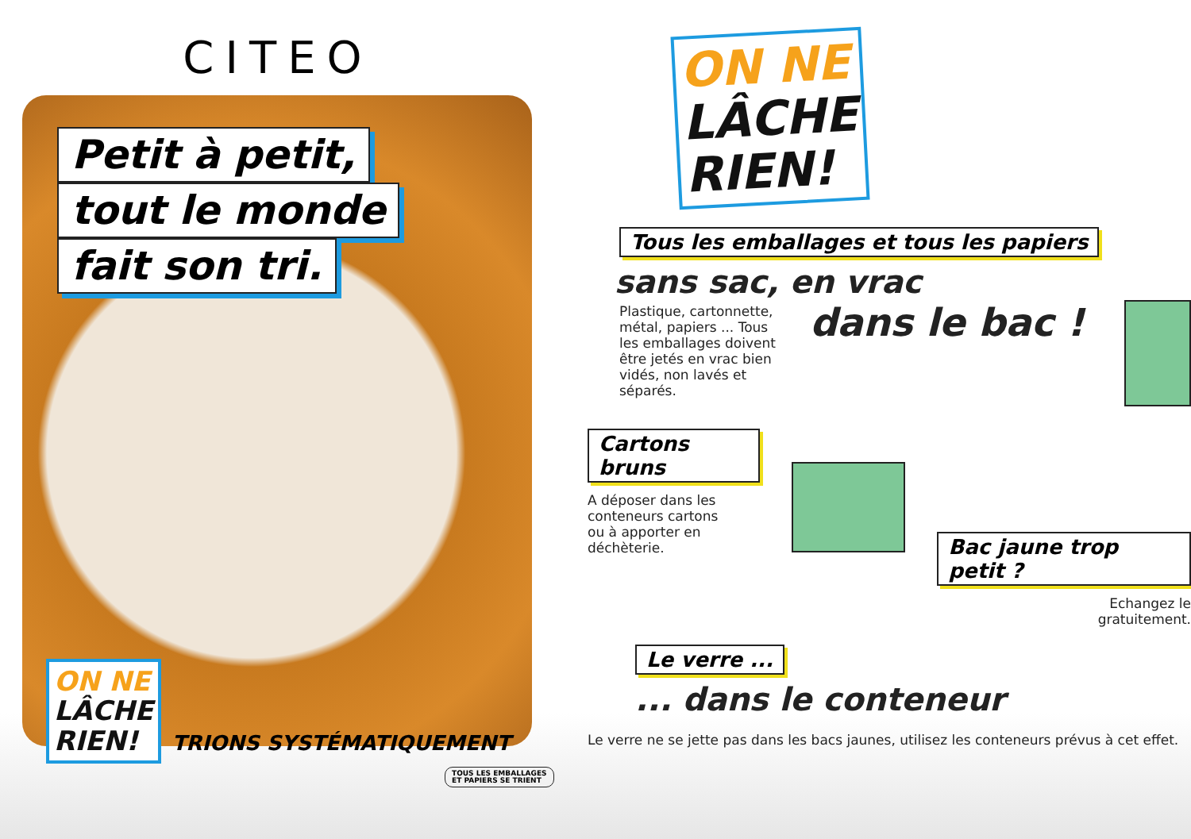CITEO
Petit à petit,
tout le monde
fait son tri.
ON NE
LÂCHE
RIEN!
TRIONS SYSTÉMATIQUEMENT
TOUS LES EMBALLAGES ET PAPIERS SE TRIENT
ON NE
LÂCHE
RIEN!
Tous les emballages et tous les papiers
sans sac, en vrac
Plastique, cartonnette, métal, papiers ... Tous les emballages doivent être jetés en vrac bien vidés, non lavés et séparés.
dans le bac !
Cartons bruns
A déposer dans les conteneurs cartons ou à apporter en déchèterie.
Bac jaune trop petit ?
Echangez le
gratuitement.
Le verre ...
... dans le conteneur
Le verre ne se jette pas dans les bacs jaunes, utilisez les conteneurs prévus à cet effet.